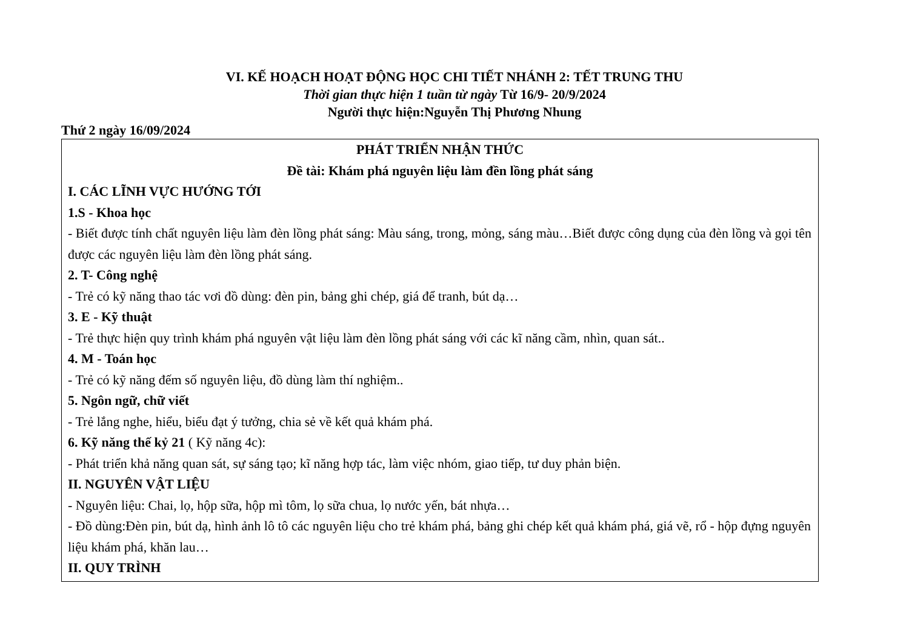VI. KẾ HOẠCH HOẠT ĐỘNG HỌC CHI TIẾT NHÁNH 2: TẾT TRUNG THU
Thời gian thực hiện 1 tuần từ ngày Từ 16/9- 20/9/2024
Người thực hiện:Nguyễn Thị Phương Nhung
Thứ 2 ngày 16/09/2024
PHÁT TRIỂN NHẬN THỨC
Đề tài: Khám phá nguyên liệu làm đền lồng phát sáng
I. CÁC LĨNH VỰC HƯỚNG TỚI
1.S - Khoa học
- Biết được tính chất nguyên liệu làm đèn lồng phát sáng: Màu sáng, trong, mỏng, sáng màu…Biết được công dụng của đèn lồng và gọi tên được các nguyên liệu làm đèn lồng phát sáng.
2. T- Công nghệ
- Trẻ có kỹ năng thao tác vơi đồ dùng: đèn pin, bảng ghi chép, giá để tranh, bút dạ…
3. E - Kỹ thuật
- Trẻ thực hiện quy trình khám phá nguyên vật liệu làm đèn lồng phát sáng với các kĩ năng cầm, nhìn, quan sát..
4. M - Toán học
- Trẻ có kỹ năng đếm số nguyên liệu, đồ dùng làm thí nghiệm..
5. Ngôn ngữ, chữ viết
- Trẻ lắng nghe, hiểu, biểu đạt ý tưởng, chia sẻ về kết quả khám phá.
6. Kỹ năng thế kỷ 21 ( Kỹ năng 4c):
- Phát triển khả năng quan sát, sự sáng tạo; kĩ năng hợp tác, làm việc nhóm, giao tiếp, tư duy phản biện.
II. NGUYÊN VẬT LIỆU
- Nguyên liệu: Chai, lọ, hộp sữa, hộp mì tôm, lọ sữa chua, lọ nước yến, bát nhựa…
- Đồ dùng:Đèn pin, bút dạ, hình ảnh lô tô các nguyên liệu cho trẻ khám phá, bảng ghi chép kết quả khám phá, giá vẽ, rổ - hộp đựng nguyên liệu khám phá, khăn lau…
II. QUY TRÌNH